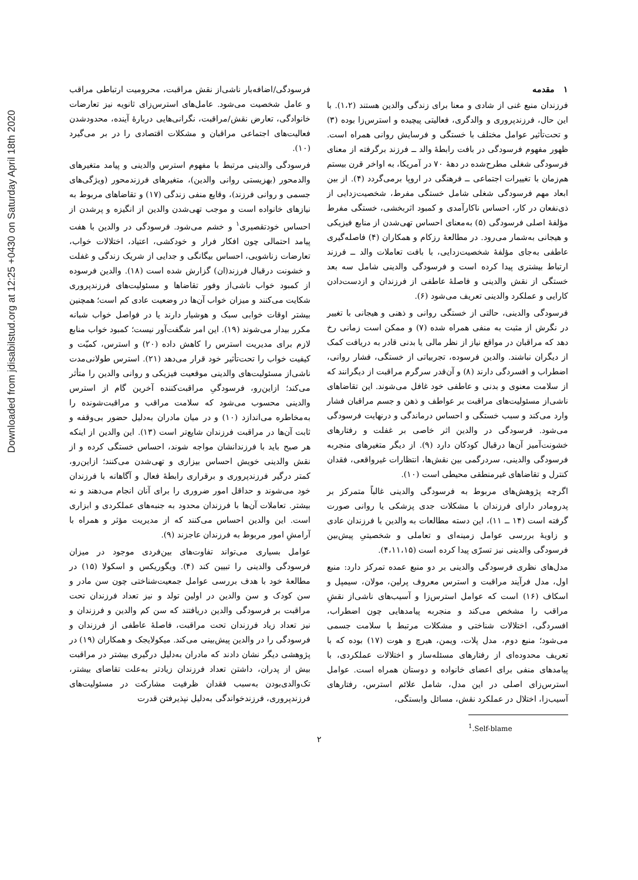Downloaded from jdisabilstud.org at 12:25 +0430 on Saturday April 18th 2020
۱ مقدمه
فرزندان منبع غنی از شادی و معنا برای زندگی والدین هستند (۱،۲). با این حال، فرزندپروری و والدگری، فعالیتی پیچیده و استرس‌زا بوده (۳) و تحت‌تأثیر عوامل مختلف با خستگی و فرسایش روانی همراه است. ظهور مفهوم فرسودگی در بافت رابطهٔ والد ــ فرزند برگرفته از معنای فرسودگی شغلی مطرح‌شده در دههٔ ۷۰ در آمریکا، به اواخر قرن بیستم هم‌زمان با تغییرات اجتماعی ــ فرهنگی در اروپا برمی‌گردد (۴). از بین ابعاد مهم فرسودگی شغلی شامل خستگی مفرط، شخصیت‌زدایی از ذی‌نفعان در کار، احساس ناکارآمدی و کمبود اثربخشی، خستگی مفرط مؤلفهٔ اصلی فرسودگی (۵) به‌معنای احساس تهی‌شدن از منابع فیزیکی و هیجانی به‌شمار می‌رود. در مطالعهٔ رزکام و همکاران (۴) فاصله‌گیری عاطفی به‌جای مؤلفهٔ شخصیت‌زدایی، با بافت تعاملات والد ــ فرزند ارتباط بیشتری پیدا کرده است و فرسودگی والدینی شامل سه بعد خستگی از نقش والدینی و فاصلهٔ عاطفی از فرزندان و ازدست‌دادن کارایی و عملکرد والدینی تعریف می‌شود (۶).
فرسودگی والدینی، حالتی از خستگی روانی و ذهنی و هیجانی با تغییر در نگرش از مثبت به منفی همراه شده (۷) و ممکن است زمانی رخ دهد که مراقبان در مواقع نیاز از نظر مالی یا بدنی قادر به دریافت کمک از دیگران نباشند. والدین فرسوده، تجربیاتی از خستگی، فشار روانی، اضطراب و افسردگی دارند (۸) و آن‌قدر سرگرم مراقبت از دیگرانند که از سلامت معنوی و بدنی و عاطفی خود غافل می‌شوند. این تقاضاهای ناشی‌از مسئولیت‌های مراقبت بر عواطف و ذهن و جسم مراقبان فشار وارد می‌کند و سبب خستگی و احساس درماندگی و درنهایت فرسودگی می‌شود. فرسودگی در والدین اثر خاصی بر غفلت و رفتارهای خشونت‌آمیز آن‌ها درقبال کودکان دارد (۹). از دیگر متغیرهای منجربه فرسودگی والدینی، سردرگمی بین نقش‌ها، انتظارات غیرواقعی، فقدان کنترل و تقاضاهای غیرمنطقی محیطی است (۱۰).
اگرچه پژوهش‌های مربوط به فرسودگی والدینی غالباً متمرکز بر پدرومادر دارای فرزندان با مشکلات جدی پزشکی یا روانی صورت گرفته است (۱۴ ــ ۱۱)، این دسته مطالعات به والدین با فرزندان عادی و زاویهٔ بررسی عوامل زمینه‌ای و تعاملی و شخصیتیِ پیش‌بین فرسودگی والدینی نیز تسرّی پیدا کرده است (۴،۱۱،۱۵).
مدل‌های نظری فرسودگی والدینی بر دو منبع عمده تمرکز دارد: منبع اول، مدل فرآیند مراقبت و استرس معروف پرلین، مولان، سیمپل و اسکاف (۱۶) است که عوامل استرس‌زا و آسیب‌های ناشی‌از نقشِ مراقب را مشخص می‌کند و منجربه پیامدهایی چون اضطراب، افسردگی، اختلالات شناختی و مشکلات مرتبط با سلامت جسمی می‌شود؛ منبع دوم، مدل پلات، ویمن، هیرچ و هوت (۱۷) بوده که با تعریف محدوده‌ای از رفتارهای مسئله‌ساز و اختلالات عملکردی، با پیامدهای منفی برای اعضای خانواده و دوستان همراه است. عوامل استرس‌زای اصلی در این مدل، شامل علائم استرس، رفتارهای آسیب‌زا، اختلال در عملکرد نقش، مسائل وابستگی،
<sup>1</sup>.Self-blame
فرسودگی/اضافه‌بار ناشی‌از نقش مراقبت، محرومیت ارتباطی مراقب و عامل شخصیت می‌شود. عامل‌های استرس‌زای ثانویه نیز تعارضات خانوادگی، تعارض نقش/مراقبت، نگرانی‌هایی دربارهٔ آینده، محدودشدن فعالیت‌های اجتماعی مراقبان و مشکلات اقتصادی را در بر می‌گیرد (۱۰).
فرسودگی والدینی مرتبط با مفهوم استرس والدینی و پیامد متغیرهای والدمحور (بهزیستی روانی والدین)، متغیرهای فرزندمحور (ویژگی‌های جسمی و روانی فرزند)، وقایع منفی زندگی (۱۷) و تقاضاهای مربوط به نیازهای خانواده است و موجب تهی‌شدن والدین از انگیزه و پرشدن از احساس خودتقصیری<sup>۱</sup> و خشم می‌شود. فرسودگی در والدین با هفت پیامد احتمالی چون افکار فرار و خودکشی، اعتیاد، اختلالات خواب، تعارضات زناشویی، احساس بیگانگی و جدایی از شریک زندگی و غفلت و خشونت درقبال فرزند(ان) گزارش شده است (۱۸). والدین فرسوده از کمبود خواب ناشی‌از وفور تقاضاها و مسئولیت‌های فرزندپروری شکایت می‌کنند و میزان خواب آن‌ها در وضعیت عادی کم است؛ همچنین بیشتر اوقات خوابی سبک و هوشیار دارند یا در فواصل خواب شبانه مکرر بیدار می‌شوند (۱۹). این امر شگفت‌آور نیست؛ کمبود خواب منابع لازم برای مدیریت استرس را کاهش داده (۲۰) و استرس، کمیّت و کیفیت خواب را تحت‌تأثیر خود قرار می‌دهد (۲۱). استرس طولانی‌مدت ناشی‌از مسئولیت‌های والدینی موقعیت فیزیکی و روانی والدین را متأثر می‌کند؛ ازاین‌رو، فرسودگیِ مراقبت‌کننده آخرین گام از استرس والدینی محسوب می‌شود که سلامت مراقب و مراقبت‌شونده را به‌مخاطره می‌اندازد (۱۰) و در میان مادران به‌دلیل حضور بی‌وقفه و ثابت آن‌ها در مراقبت فرزندان شایع‌تر است (۱۳). این والدین از اینکه هر صبح باید با فرزندانشان مواجه شوند، احساس خستگی کرده و از نقش والدینی خویش احساس بیزاری و تهی‌شدن می‌کنند؛ ازاین‌رو، کمتر درگیر فرزندپروری و برقراری رابطهٔ فعال و آگاهانه با فرزندان خود می‌شوند و حداقل امور ضروری را برای آنان انجام می‌دهند و نه بیشتر. تعاملات آن‌ها با فرزندان محدود به جنبه‌های عملکردی و ابزاری است. این والدین احساس می‌کنند که از مدیریت مؤثر و همراه با آرامشِ امور مربوط به فرزندان عاجزند (۹).
عوامل بسیاری می‌تواند تفاوت‌های بین‌فردی موجود در میزان فرسودگی والدینی را تبیین کند (۴). ویگوریکس و اسکولا (۱۵) در مطالعهٔ خود با هدف بررسی عوامل جمعیت‌شناختی چون سن مادر و سن کودک و سن والدین در اولین تولد و نیز تعداد فرزندان تحت مراقبت بر فرسودگی والدین دریافتند که سن کم والدین و فرزندان و نیز تعداد زیاد فرزندان تحت مراقبت، فاصلهٔ عاطفی از فرزندان و فرسودگی را در والدین پیش‌بینی می‌کند. میکولایجک و همکاران (۱۹) در پژوهشی دیگر نشان دادند که مادران به‌دلیل درگیری بیشتر در مراقبت بیش از پدران، داشتن تعداد فرزندان زیادتر به‌علت تقاضای بیشتر، تک‌والدی‌بودن به‌سبب فقدان ظرفیت مشارکت در مسئولیت‌های فرزندپروری، فرزندخواندگی به‌دلیل نپذیرفتن قدرت
۲